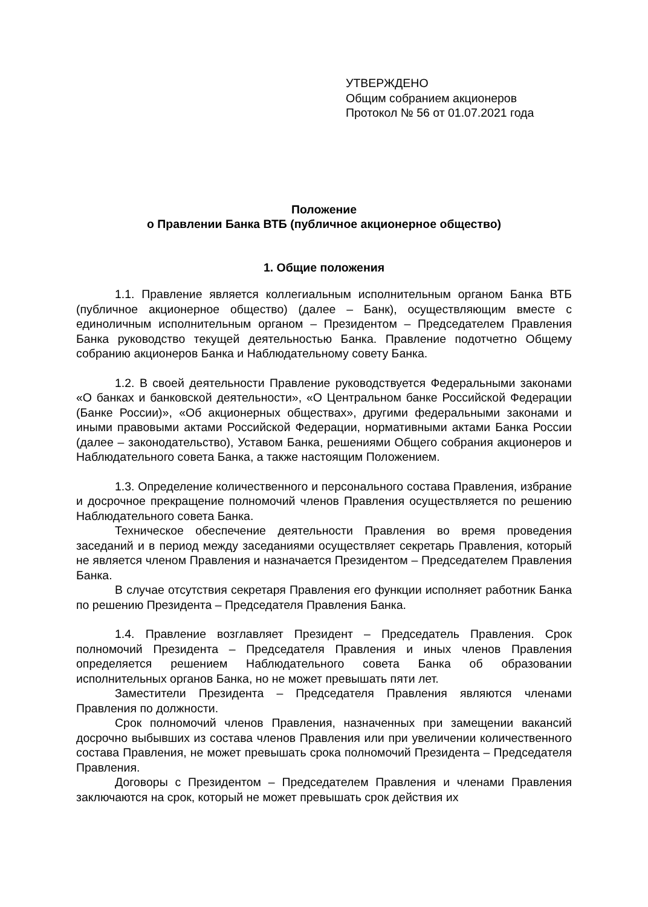УТВЕРЖДЕНО
Общим собранием акционеров
Протокол № 56 от 01.07.2021 года
Положение
о Правлении Банка ВТБ (публичное акционерное общество)
1. Общие положения
1.1. Правление является коллегиальным исполнительным органом Банка ВТБ (публичное акционерное общество) (далее – Банк), осуществляющим вместе с единоличным исполнительным органом – Президентом – Председателем Правления Банка руководство текущей деятельностью Банка. Правление подотчетно Общему собранию акционеров Банка и Наблюдательному совету Банка.
1.2. В своей деятельности Правление руководствуется Федеральными законами «О банках и банковской деятельности», «О Центральном банке Российской Федерации (Банке России)», «Об акционерных обществах», другими федеральными законами и иными правовыми актами Российской Федерации, нормативными актами Банка России (далее – законодательство), Уставом Банка, решениями Общего собрания акционеров и Наблюдательного совета Банка, а также настоящим Положением.
1.3. Определение количественного и персонального состава Правления, избрание и досрочное прекращение полномочий членов Правления осуществляется по решению Наблюдательного совета Банка.
Техническое обеспечение деятельности Правления во время проведения заседаний и в период между заседаниями осуществляет секретарь Правления, который не является членом Правления и назначается Президентом – Председателем Правления Банка.
В случае отсутствия секретаря Правления его функции исполняет работник Банка по решению Президента – Председателя Правления Банка.
1.4. Правление возглавляет Президент – Председатель Правления. Срок полномочий Президента – Председателя Правления и иных членов Правления определяется решением Наблюдательного совета Банка об образовании исполнительных органов Банка, но не может превышать пяти лет.
Заместители Президента – Председателя Правления являются членами Правления по должности.
Срок полномочий членов Правления, назначенных при замещении вакансий досрочно выбывших из состава членов Правления или при увеличении количественного состава Правления, не может превышать срока полномочий Президента – Председателя Правления.
Договоры с Президентом – Председателем Правления и членами Правления заключаются на срок, который не может превышать срок действия их